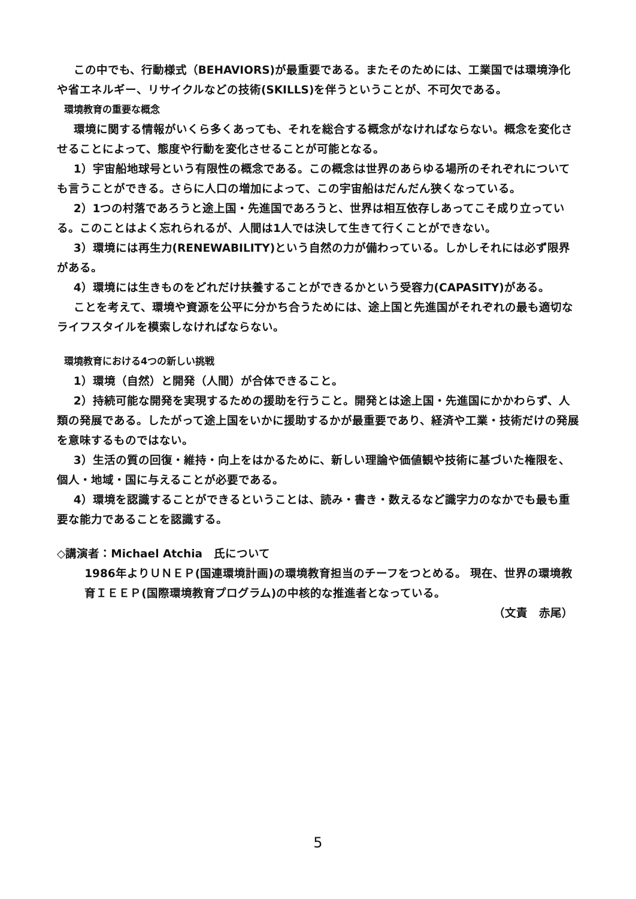この中でも、行動様式（BEHAVIORS)が最重要である。またそのためには、工業国では環境浄化や省エネルギー、リサイクルなどの技術(SKILLS)を伴うということが、不可欠である。
環境教育の重要な概念
環境に関する情報がいくら多くあっても、それを総合する概念がなければならない。概念を変化させることによって、態度や行動を変化させることが可能となる。
1）宇宙船地球号という有限性の概念である。この概念は世界のあらゆる場所のそれぞれについても言うことができる。さらに人口の増加によって、この宇宙船はだんだん狭くなっている。
2）1つの村落であろうと途上国・先進国であろうと、世界は相互依存しあってこそ成り立っている。このことはよく忘れられるが、人間は1人では決して生きて行くことができない。
3）環境には再生力(RENEWABILITY)という自然の力が備わっている。しかしそれには必ず限界がある。
4）環境には生きものをどれだけ扶養することができるかという受容力(CAPASITY)がある。
ことを考えて、環境や資源を公平に分かち合うためには、途上国と先進国がそれぞれの最も適切なライフスタイルを模索しなければならない。
環境教育における4つの新しい挑戦
1）環境（自然）と開発（人間）が合体できること。
2）持続可能な開発を実現するための援助を行うこと。開発とは途上国・先進国にかかわらず、人類の発展である。したがって途上国をいかに援助するかが最重要であり、経済や工業・技術だけの発展を意味するものではない。
3）生活の質の回復・維持・向上をはかるために、新しい理論や価値観や技術に基づいた権限を、個人・地域・国に与えることが必要である。
4）環境を認識することができるということは、読み・書き・数えるなど識字力のなかでも最も重要な能力であることを認識する。
◇講演者：Michael Atchia　氏について
1986年よりＵＮＥＰ(国連環境計画)の環境教育担当のチーフをつとめる。 現在、世界の環境教育ＩＥＥＰ(国際環境教育プログラム)の中核的な推進者となっている。
（文責　赤尾）
5